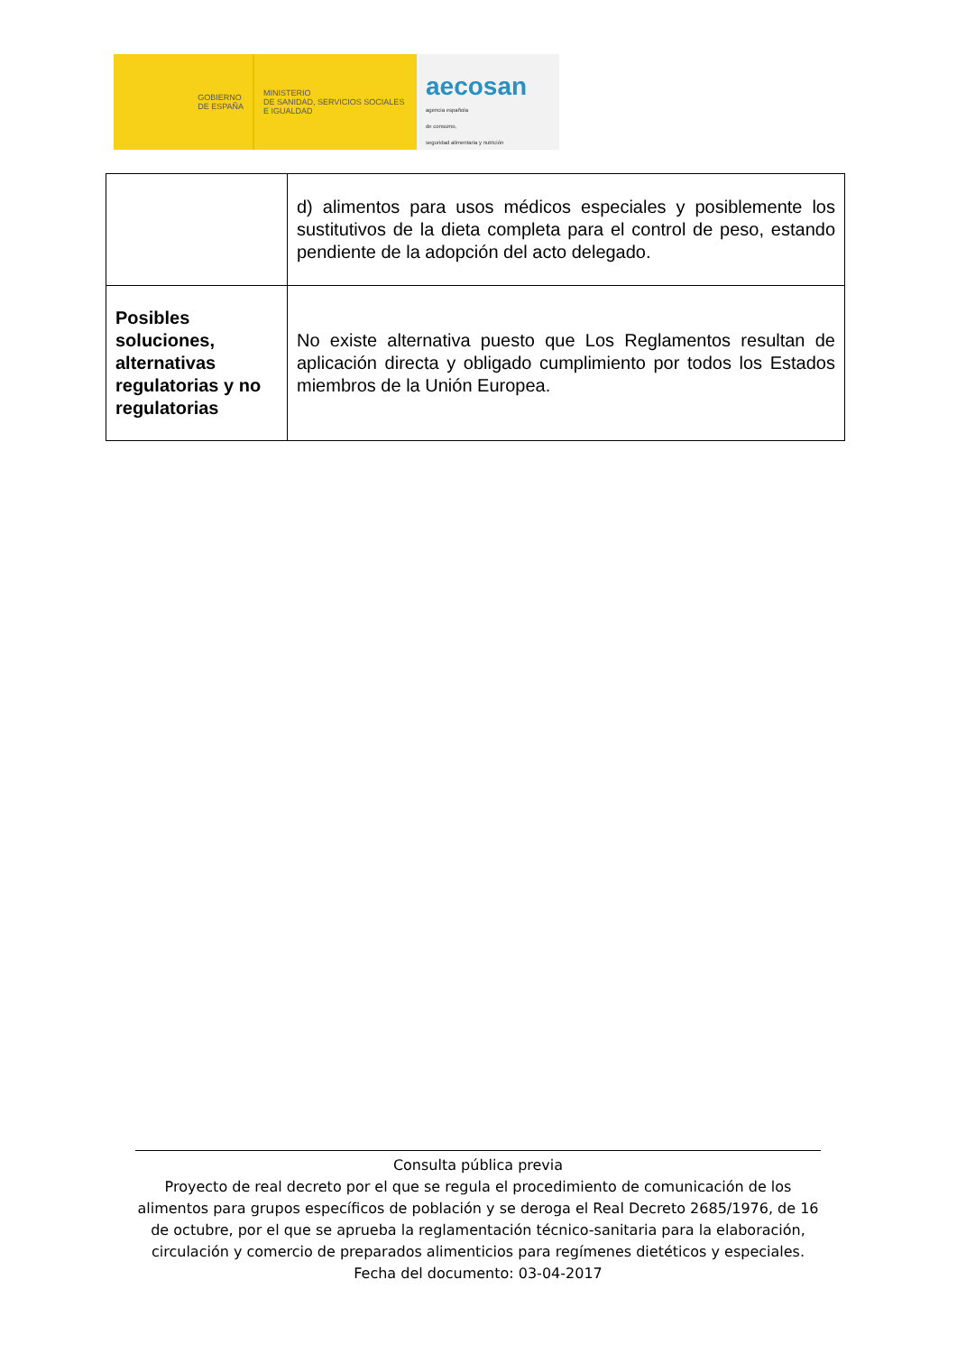GOBIERNO
DE ESPAÑA
MINISTERIO
DE SANIDAD, SERVICIOS SOCIALES
E IGUALDAD
aecosan
agencia española
de consumo,
seguridad alimentaria y nutrición
| | d) alimentos para usos médicos especiales y posiblemente los sustitutivos de la dieta completa para el control de peso, estando pendiente de la adopción del acto delegado. |
| Posibles soluciones, alternativas regulatorias y no regulatorias | No existe alternativa puesto que Los Reglamentos resultan de aplicación directa y obligado cumplimiento por todos los Estados miembros de la Unión Europea. |
Consulta pública previa
Proyecto de real decreto por el que se regula el procedimiento de comunicación de los alimentos para grupos específicos de población y se deroga el Real Decreto 2685/1976, de 16 de octubre, por el que se aprueba la reglamentación técnico-sanitaria para la elaboración, circulación y comercio de preparados alimenticios para regímenes dietéticos y especiales.
Fecha del documento: 03-04-2017